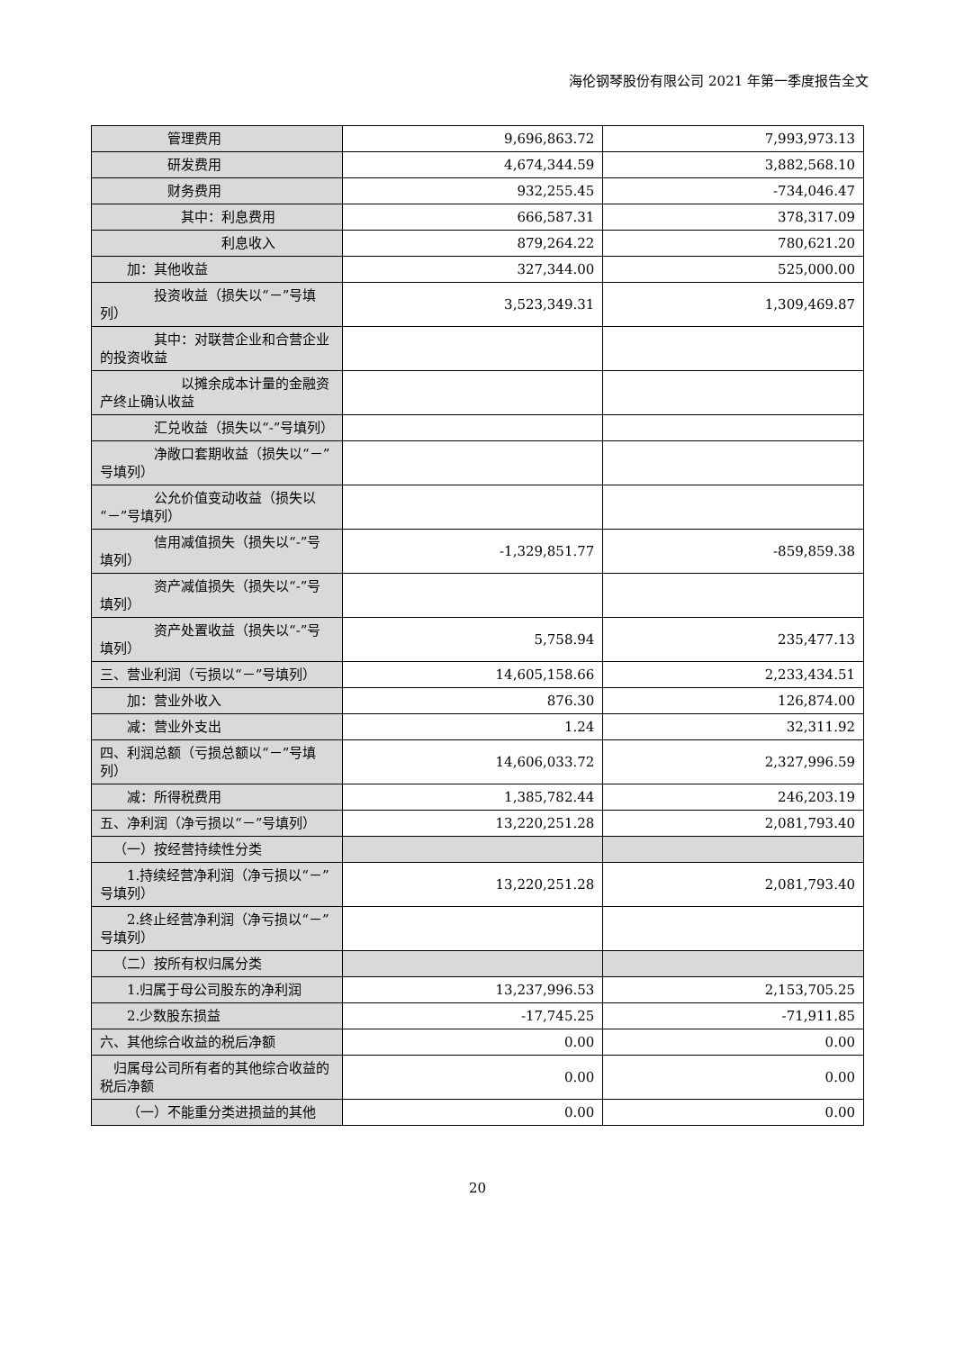海伦钢琴股份有限公司 2021 年第一季度报告全文
| 管理费用 | 9,696,863.72 | 7,993,973.13 |
| 研发费用 | 4,674,344.59 | 3,882,568.10 |
| 财务费用 | 932,255.45 | -734,046.47 |
| 其中：利息费用 | 666,587.31 | 378,317.09 |
| 利息收入 | 879,264.22 | 780,621.20 |
| 加：其他收益 | 327,344.00 | 525,000.00 |
| 投资收益（损失以“－”号填列） | 3,523,349.31 | 1,309,469.87 |
| 其中：对联营企业和合营企业的投资收益 | | |
| 以摊余成本计量的金融资产终止确认收益 | | |
| 汇兑收益（损失以“-”号填列） | | |
| 净敞口套期收益（损失以“－”号填列） | | |
| 公允价值变动收益（损失以“－”号填列） | | |
| 信用减值损失（损失以“-”号填列） | -1,329,851.77 | -859,859.38 |
| 资产减值损失（损失以“-”号填列） | | |
| 资产处置收益（损失以“-”号填列） | 5,758.94 | 235,477.13 |
| 三、营业利润（亏损以“－”号填列） | 14,605,158.66 | 2,233,434.51 |
| 加：营业外收入 | 876.30 | 126,874.00 |
| 减：营业外支出 | 1.24 | 32,311.92 |
| 四、利润总额（亏损总额以“－”号填列） | 14,606,033.72 | 2,327,996.59 |
| 减：所得税费用 | 1,385,782.44 | 246,203.19 |
| 五、净利润（净亏损以“－”号填列） | 13,220,251.28 | 2,081,793.40 |
| （一）按经营持续性分类 | | |
| 1.持续经营净利润（净亏损以“－”号填列） | 13,220,251.28 | 2,081,793.40 |
| 2.终止经营净利润（净亏损以“－”号填列） | | |
| （二）按所有权归属分类 | | |
| 1.归属于母公司股东的净利润 | 13,237,996.53 | 2,153,705.25 |
| 2.少数股东损益 | -17,745.25 | -71,911.85 |
| 六、其他综合收益的税后净额 | 0.00 | 0.00 |
| 归属母公司所有者的其他综合收益的税后净额 | 0.00 | 0.00 |
| （一）不能重分类进损益的其他 | 0.00 | 0.00 |
20